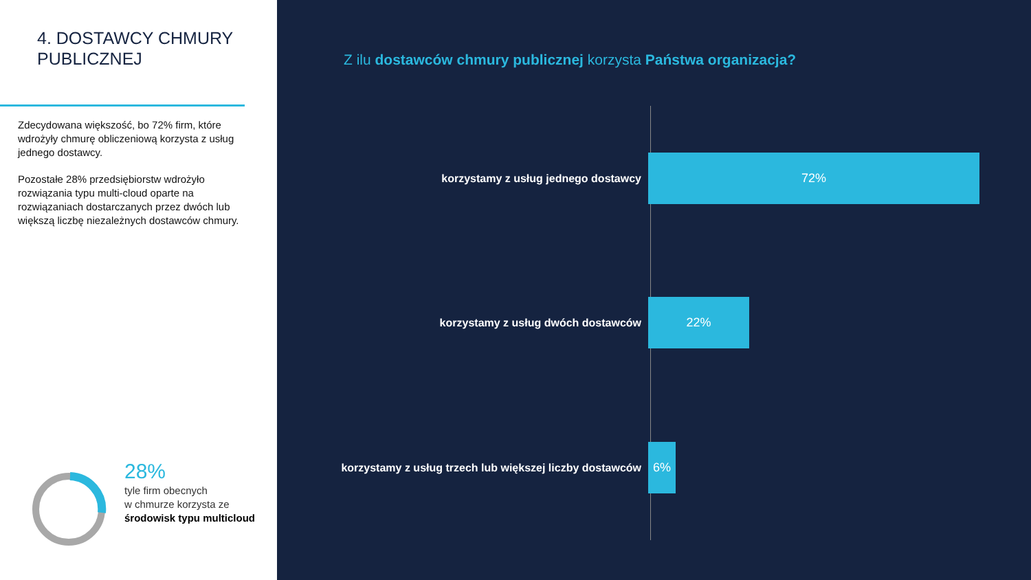4. DOSTAWCY CHMURY
PUBLICZNEJ
Zdecydowana większość, bo 72% firm, które wdrożyły chmurę obliczeniową korzysta z usług jednego dostawcy.
Pozostałe 28% przedsiębiorstw wdrożyło rozwiązania typu multi-cloud oparte na rozwiązaniach dostarczanych przez dwóch lub większą liczbę niezależnych dostawców chmury.
28%
tyle firm obecnych
w chmurze korzysta ze
środowisk typu multicloud
Z ilu dostawców chmury publicznej korzysta Państwa organizacja?
korzystamy z usług jednego dostawcy
72%
korzystamy z usług dwóch dostawców
22%
korzystamy z usług trzech lub większej liczby dostawców
6%